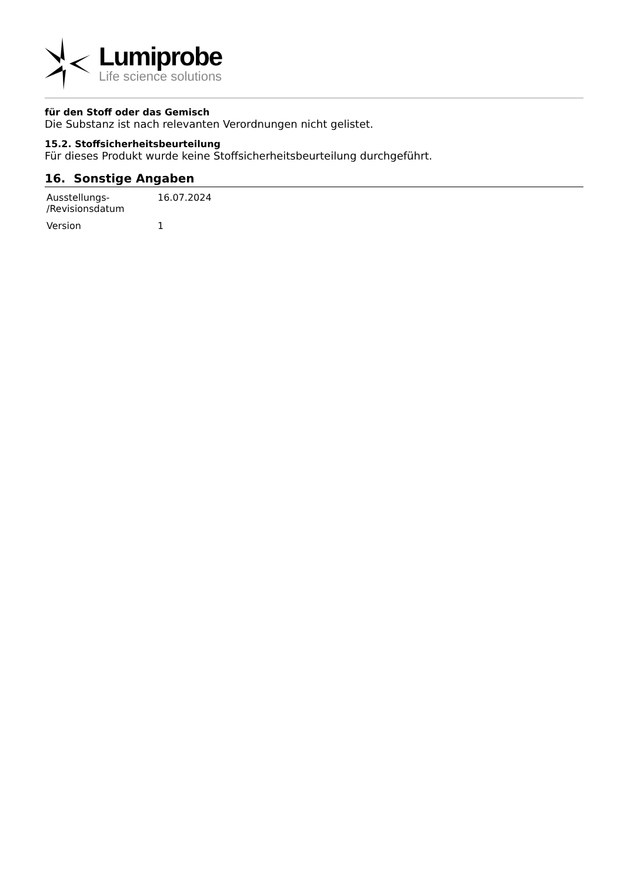Lumiprobe
Life science solutions
für den Stoff oder das Gemisch
Die Substanz ist nach relevanten Verordnungen nicht gelistet.
15.2. Stoffsicherheitsbeurteilung
Für dieses Produkt wurde keine Stoffsicherheitsbeurteilung durchgeführt.
16. Sonstige Angaben
| Ausstellungs- /Revisionsdatum | 16.07.2024 |
| Version | 1 |